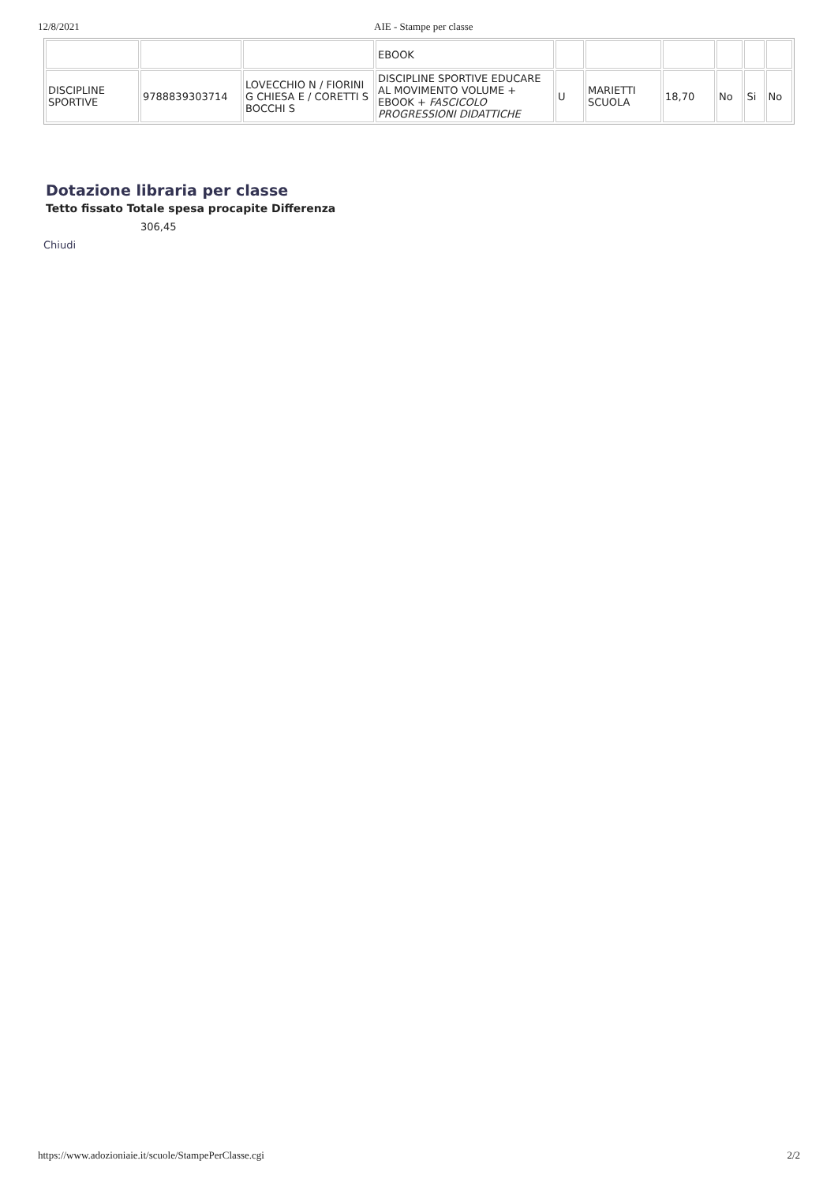12/8/2021 AIE - Stampe per classe
| | | | EBOOK | | | | | | |
| DISCIPLINE SPORTIVE | 9788839303714 | LOVECCHIO N / FIORINI G CHIESA E / CORETTI S BOCCHI S | DISCIPLINE SPORTIVE EDUCARE AL MOVIMENTO VOLUME + EBOOK + FASCICOLO PROGRESSIONI DIDATTICHE | U | MARIETTI SCUOLA | 18,70 | No | Si | No |
Dotazione libraria per classe
Tetto fissato Totale spesa procapite Differenza
306,45
Chiudi
https://www.adozioniaie.it/scuole/StampePerClasse.cgi 2/2